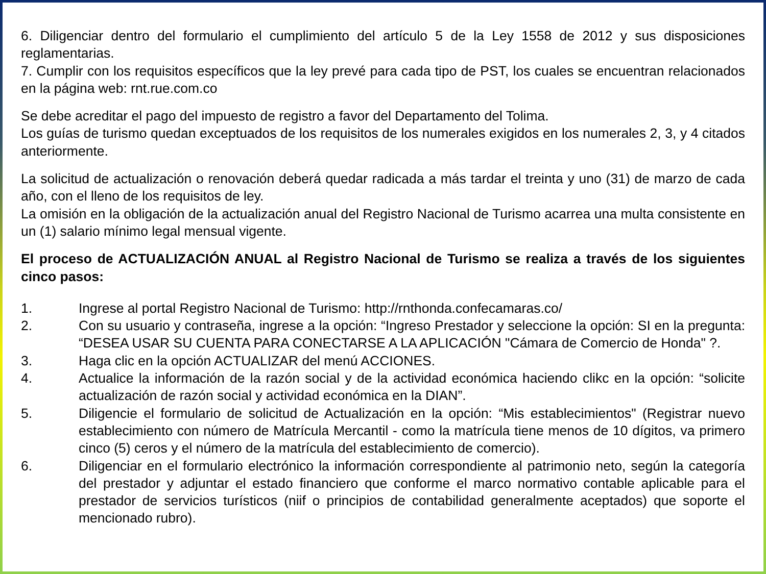6. Diligenciar dentro del formulario el cumplimiento del artículo 5 de la Ley 1558 de 2012 y sus disposiciones reglamentarias.
7. Cumplir con los requisitos específicos que la ley prevé para cada tipo de PST, los cuales se encuentran relacionados en la página web: rnt.rue.com.co
Se debe acreditar el pago del impuesto de registro a favor del Departamento del Tolima.
Los guías de turismo quedan exceptuados de los requisitos de los numerales exigidos en los numerales 2, 3, y 4 citados anteriormente.
La solicitud de actualización o renovación deberá quedar radicada a más tardar el treinta y uno (31) de marzo de cada año, con el lleno de los requisitos de ley.
La omisión en la obligación de la actualización anual del Registro Nacional de Turismo acarrea una multa consistente en un (1) salario mínimo legal mensual vigente.
El proceso de ACTUALIZACIÓN ANUAL al Registro Nacional de Turismo se realiza a través de los siguientes cinco pasos:
1. Ingrese al portal Registro Nacional de Turismo: http://rnthonda.confecamaras.co/
2. Con su usuario y contraseña, ingrese a la opción: “Ingreso Prestador y seleccione la opción: SI en la pregunta: “DESEA USAR SU CUENTA PARA CONECTARSE A LA APLICACIÓN "Cámara de Comercio de Honda" ?.
3. Haga clic en la opción ACTUALIZAR del menú ACCIONES.
4. Actualice la información de la razón social y de la actividad económica haciendo clikc en la opción: “solicite actualización de razón social y actividad económica en la DIAN”.
5. Diligencie el formulario de solicitud de Actualización en la opción: “Mis establecimientos" (Registrar nuevo establecimiento con número de Matrícula Mercantil - como la matrícula tiene menos de 10 dígitos, va primero cinco (5) ceros y el número de la matrícula del establecimiento de comercio).
6. Diligenciar en el formulario electrónico la información correspondiente al patrimonio neto, según la categoría del prestador y adjuntar el estado financiero que conforme el marco normativo contable aplicable para el prestador de servicios turísticos (niif o principios de contabilidad generalmente aceptados) que soporte el mencionado rubro).